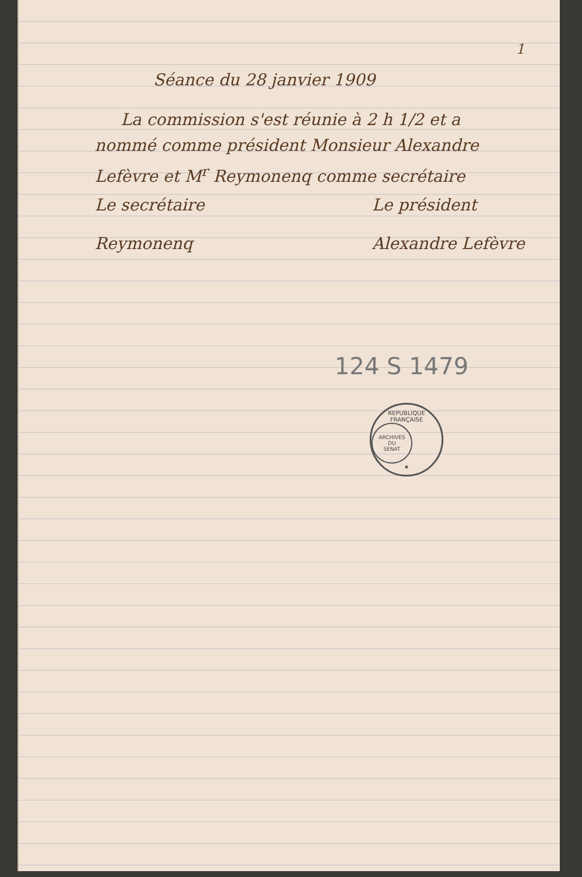1
Séance du 28 janvier 1909
La commission s'est réunie à 2 h 1/2 et a nommé comme président Monsieur Alexandre Lefèvre et M<sup>r</sup> Reymonenq comme secrétaire
Le secrétaire
Reymonenq
Le président
Alexandre Lefèvre
124 S 1479
REPUBLIQUE FRANÇAISE
ARCHIVES
DU
SENAT
★